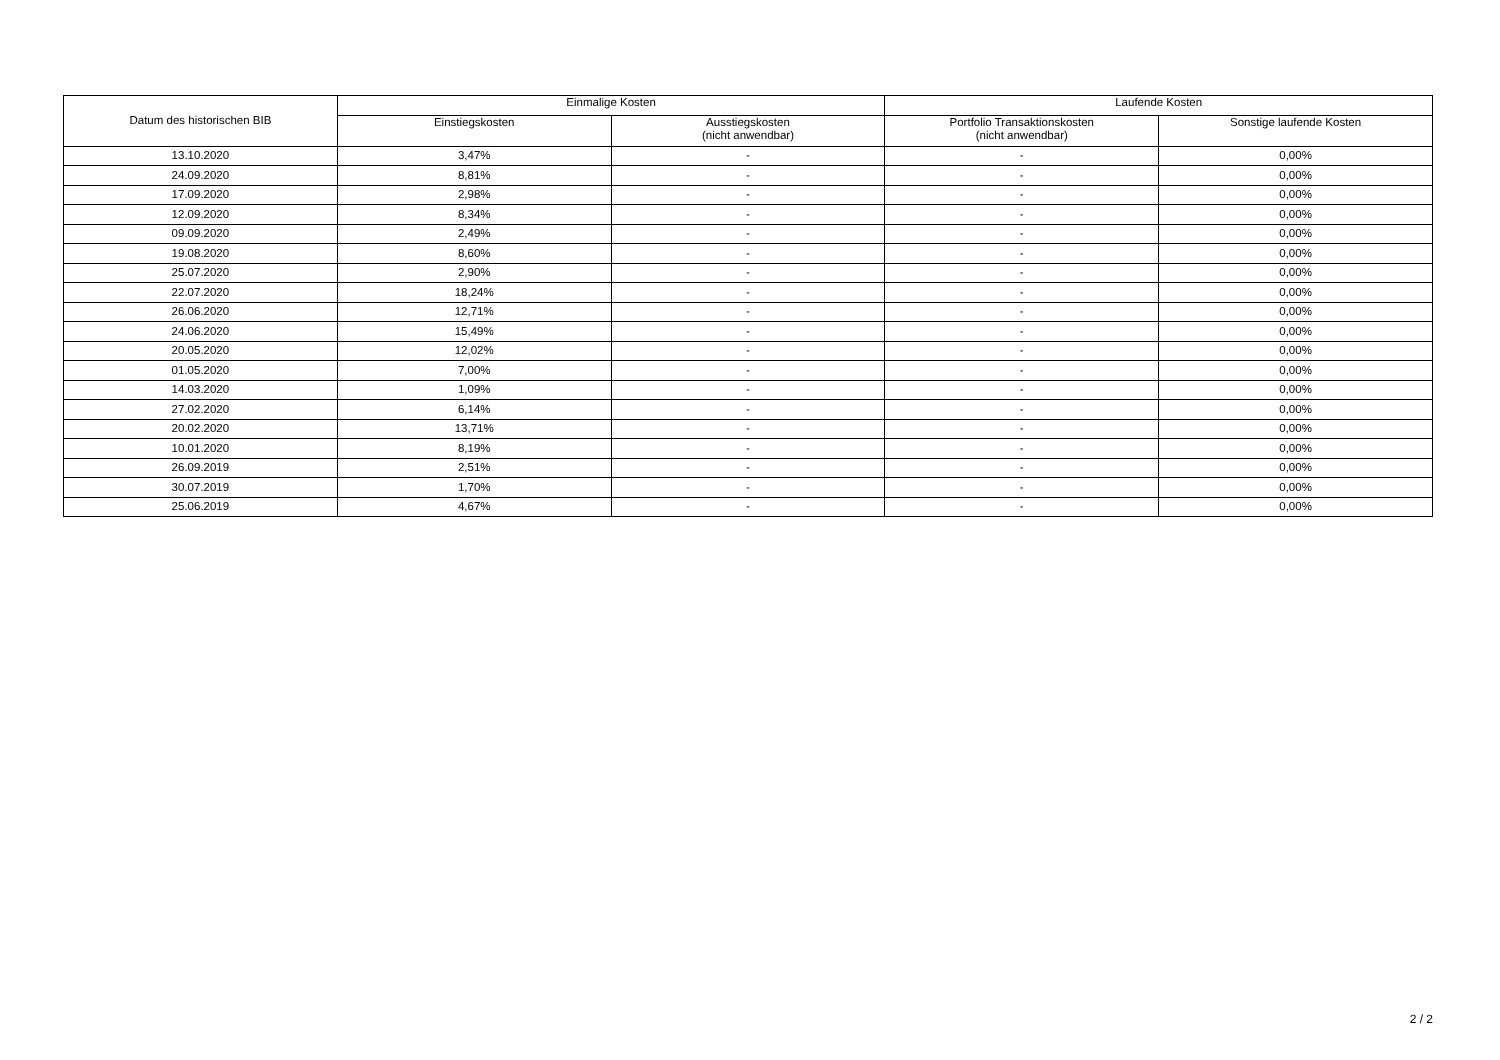| Datum des historischen BIB | Einmalige Kosten | | Laufende Kosten | |
| --- | --- | --- | --- | --- |
| | Einstiegskosten | Ausstiegskosten (nicht anwendbar) | Portfolio Transaktionskosten (nicht anwendbar) | Sonstige laufende Kosten |
| 13.10.2020 | 3,47% | - | - | 0,00% |
| 24.09.2020 | 8,81% | - | - | 0,00% |
| 17.09.2020 | 2,98% | - | - | 0,00% |
| 12.09.2020 | 8,34% | - | - | 0,00% |
| 09.09.2020 | 2,49% | - | - | 0,00% |
| 19.08.2020 | 8,60% | - | - | 0,00% |
| 25.07.2020 | 2,90% | - | - | 0,00% |
| 22.07.2020 | 18,24% | - | - | 0,00% |
| 26.06.2020 | 12,71% | - | - | 0,00% |
| 24.06.2020 | 15,49% | - | - | 0,00% |
| 20.05.2020 | 12,02% | - | - | 0,00% |
| 01.05.2020 | 7,00% | - | - | 0,00% |
| 14.03.2020 | 1,09% | - | - | 0,00% |
| 27.02.2020 | 6,14% | - | - | 0,00% |
| 20.02.2020 | 13,71% | - | - | 0,00% |
| 10.01.2020 | 8,19% | - | - | 0,00% |
| 26.09.2019 | 2,51% | - | - | 0,00% |
| 30.07.2019 | 1,70% | - | - | 0,00% |
| 25.06.2019 | 4,67% | - | - | 0,00% |
2 / 2